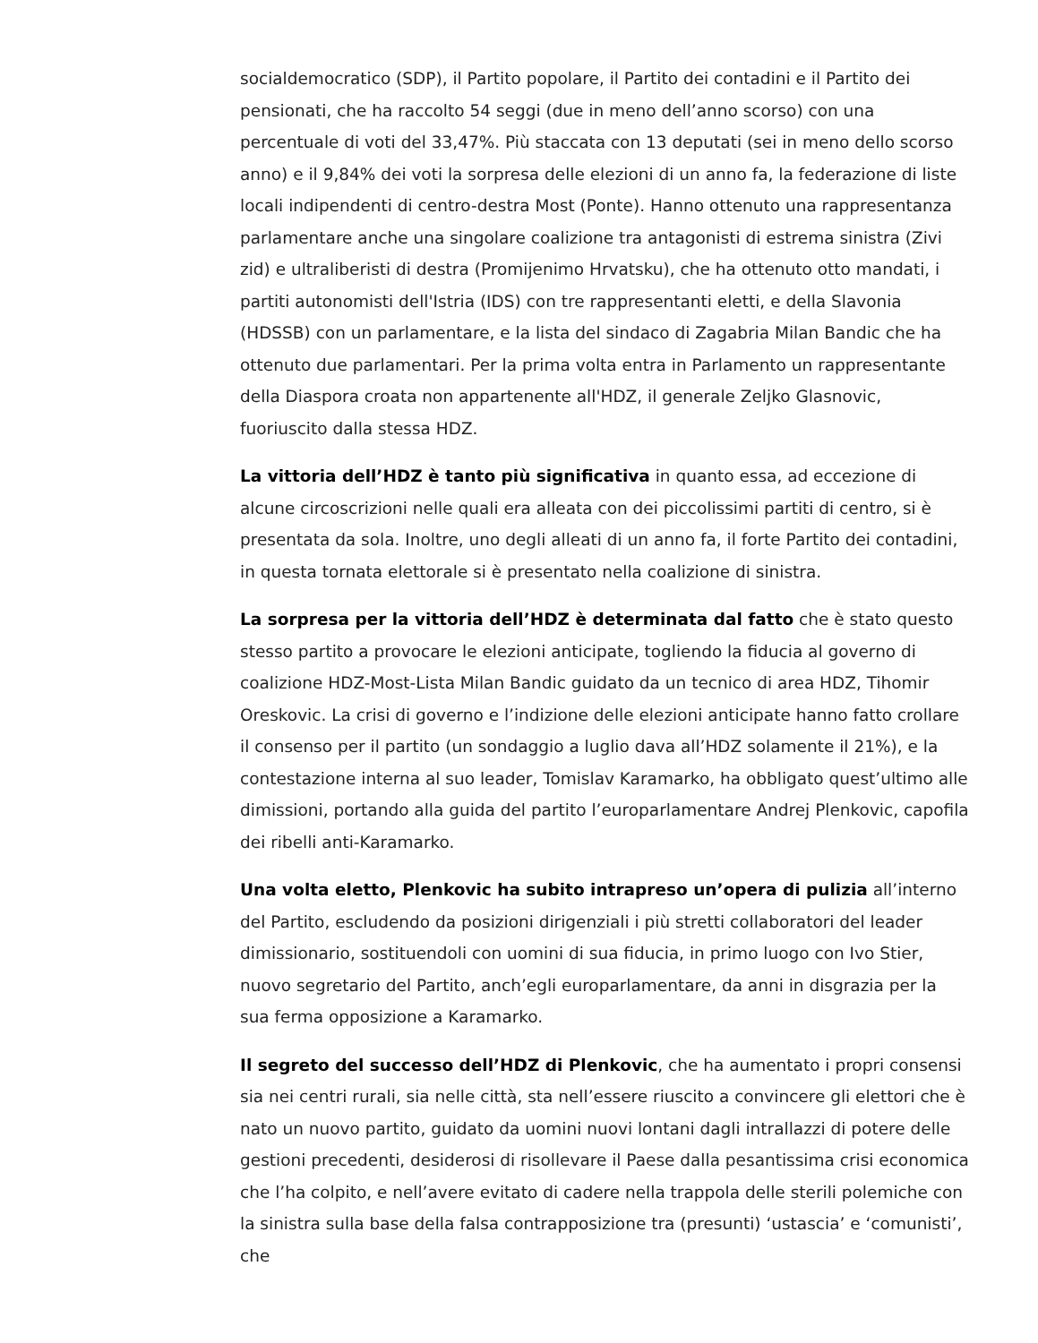socialdemocratico (SDP), il Partito popolare, il Partito dei contadini e il Partito dei pensionati, che ha raccolto 54 seggi (due in meno dell’anno scorso) con una percentuale di voti del 33,47%. Più staccata con 13 deputati (sei in meno dello scorso anno) e il 9,84% dei voti la sorpresa delle elezioni di un anno fa, la federazione di liste locali indipendenti di centro-destra Most (Ponte). Hanno ottenuto una rappresentanza parlamentare anche una singolare coalizione tra antagonisti di estrema sinistra (Zivi zid) e ultraliberisti di destra (Promijenimo Hrvatsku), che ha ottenuto otto mandati, i partiti autonomisti dell'Istria (IDS) con tre rappresentanti eletti, e della Slavonia (HDSSB) con un parlamentare, e la lista del sindaco di Zagabria Milan Bandic che ha ottenuto due parlamentari. Per la prima volta entra in Parlamento un rappresentante della Diaspora croata non appartenente all'HDZ, il generale Zeljko Glasnovic, fuoriuscito dalla stessa HDZ.
La vittoria dell’HDZ è tanto più significativa in quanto essa, ad eccezione di alcune circoscrizioni nelle quali era alleata con dei piccolissimi partiti di centro, si è presentata da sola. Inoltre, uno degli alleati di un anno fa, il forte Partito dei contadini, in questa tornata elettorale si è presentato nella coalizione di sinistra.
La sorpresa per la vittoria dell’HDZ è determinata dal fatto che è stato questo stesso partito a provocare le elezioni anticipate, togliendo la fiducia al governo di coalizione HDZ-Most-Lista Milan Bandic guidato da un tecnico di area HDZ, Tihomir Oreskovic. La crisi di governo e l’indizione delle elezioni anticipate hanno fatto crollare il consenso per il partito (un sondaggio a luglio dava all’HDZ solamente il 21%), e la contestazione interna al suo leader, Tomislav Karamarko, ha obbligato quest’ultimo alle dimissioni, portando alla guida del partito l’europarlamentare Andrej Plenkovic, capofila dei ribelli anti-Karamarko.
Una volta eletto, Plenkovic ha subito intrapreso un’opera di pulizia all’interno del Partito, escludendo da posizioni dirigenziali i più stretti collaboratori del leader dimissionario, sostituendoli con uomini di sua fiducia, in primo luogo con Ivo Stier, nuovo segretario del Partito, anch’egli europarlamentare, da anni in disgrazia per la sua ferma opposizione a Karamarko.
Il segreto del successo dell’HDZ di Plenkovic, che ha aumentato i propri consensi sia nei centri rurali, sia nelle città, sta nell’essere riuscito a convincere gli elettori che è nato un nuovo partito, guidato da uomini nuovi lontani dagli intrallazzi di potere delle gestioni precedenti, desiderosi di risollevare il Paese dalla pesantissima crisi economica che l’ha colpito, e nell’avere evitato di cadere nella trappola delle sterili polemiche con la sinistra sulla base della falsa contrapposizione tra (presunti) ‘ustascia’ e ‘comunisti’, che